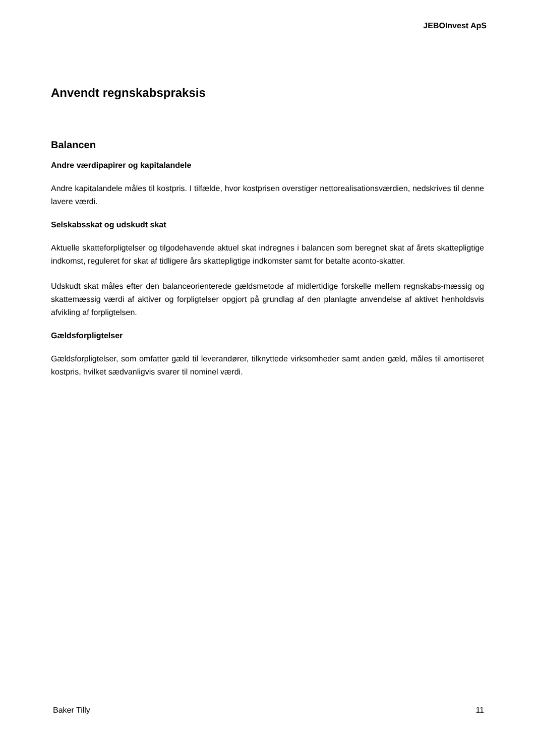JEBOInvest ApS
Anvendt regnskabspraksis
Balancen
Andre værdipapirer og kapitalandele
Andre kapitalandele måles til kostpris. I tilfælde, hvor kostprisen overstiger nettorealisationsværdien, nedskrives til denne lavere værdi.
Selskabsskat og udskudt skat
Aktuelle skatteforpligtelser og tilgodehavende aktuel skat indregnes i balancen som beregnet skat af årets skattepligtige indkomst, reguleret for skat af tidligere års skattepligtige indkomster samt for betalte aconto-skatter.
Udskudt skat måles efter den balanceorienterede gældsmetode af midlertidige forskelle mellem regnskabs-mæssig og skattemæssig værdi af aktiver og forpligtelser opgjort på grundlag af den planlagte anvendelse af aktivet henholdsvis afvikling af forpligtelsen.
Gældsforpligtelser
Gældsforpligtelser, som omfatter gæld til leverandører, tilknyttede virksomheder samt anden gæld, måles til amortiseret kostpris, hvilket sædvanligvis svarer til nominel værdi.
Baker Tilly 11